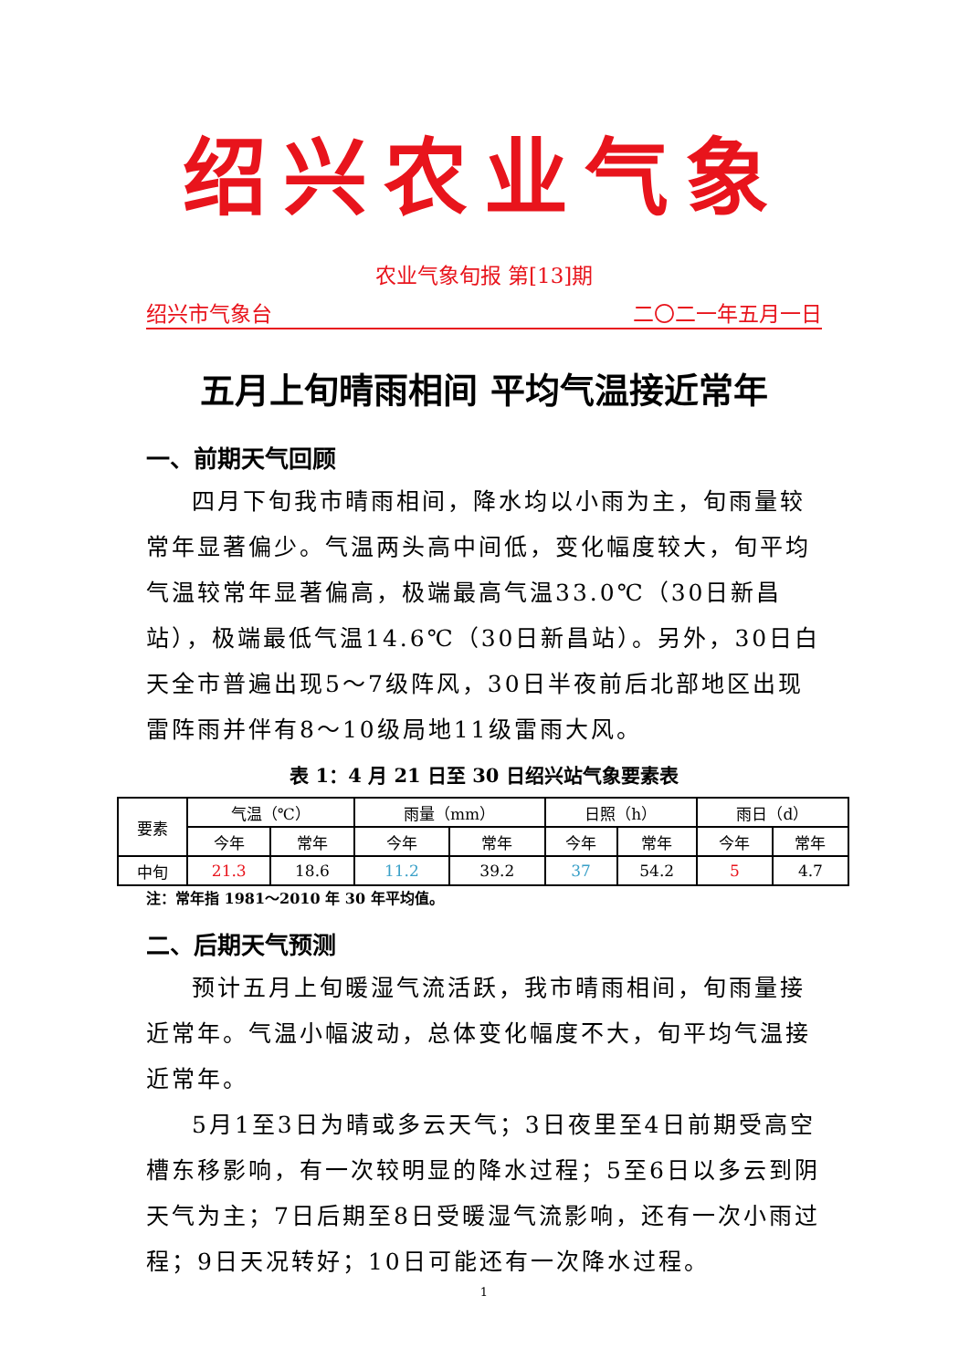绍兴农业气象
农业气象旬报 第[13]期
绍兴市气象台 二〇二一年五月一日
五月上旬晴雨相间 平均气温接近常年
一、前期天气回顾
四月下旬我市晴雨相间，降水均以小雨为主，旬雨量较常年显著偏少。气温两头高中间低，变化幅度较大，旬平均气温较常年显著偏高，极端最高气温33.0℃（30日新昌站），极端最低气温14.6℃（30日新昌站）。另外，30日白天全市普遍出现5～7级阵风，30日半夜前后北部地区出现雷阵雨并伴有8～10级局地11级雷雨大风。
表 1：4 月 21 日至 30 日绍兴站气象要素表
| 要素 | 气温（℃） | | 雨量（mm） | | 日照（h） | | 雨日（d） | |
| | 今年 | 常年 | 今年 | 常年 | 今年 | 常年 | 今年 | 常年 |
| 中旬 | 21.3 | 18.6 | 11.2 | 39.2 | 37 | 54.2 | 5 | 4.7 |
注：常年指 1981～2010 年 30 年平均值。
二、后期天气预测
预计五月上旬暖湿气流活跃，我市晴雨相间，旬雨量接近常年。气温小幅波动，总体变化幅度不大，旬平均气温接近常年。
5月1至3日为晴或多云天气；3日夜里至4日前期受高空槽东移影响，有一次较明显的降水过程；5至6日以多云到阴天气为主；7日后期至8日受暖湿气流影响，还有一次小雨过程；9日天况转好；10日可能还有一次降水过程。
1